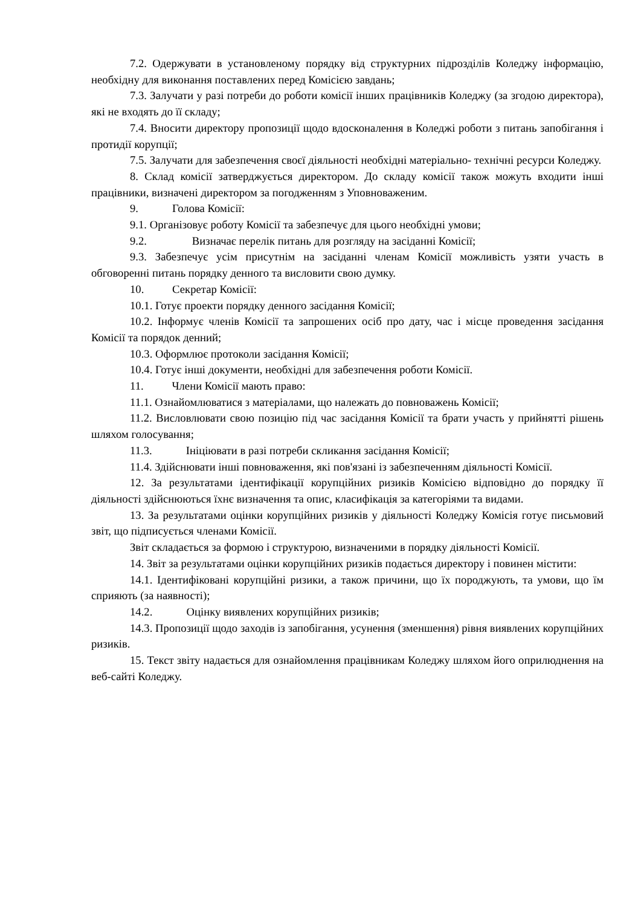7.2. Одержувати в установленому порядку від структурних підрозділів Коледжу інформацію, необхідну для виконання поставлених перед Комісією завдань;
7.3. Залучати у разі потреби до роботи комісії інших працівників Коледжу (за згодою директора), які не входять до її складу;
7.4. Вносити директору пропозиції щодо вдосконалення в Коледжі роботи з питань запобігання і протидії корупції;
7.5. Залучати для забезпечення своєї діяльності необхідні матеріально- технічні ресурси Коледжу.
8. Склад комісії затверджується директором. До складу комісії також можуть входити інші працівники, визначені директором за погодженням з Уповноваженим.
9. Голова Комісії:
9.1. Організовує роботу Комісії та забезпечує для цього необхідні умови;
9.2. Визначає перелік питань для розгляду на засіданні Комісії;
9.3. Забезпечує усім присутнім на засіданні членам Комісії можливість узяти участь в обговоренні питань порядку денного та висловити свою думку.
10. Секретар Комісії:
10.1. Готує проекти порядку денного засідання Комісії;
10.2. Інформує членів Комісії та запрошених осіб про дату, час і місце проведення засідання Комісії та порядок денний;
10.3. Оформлює протоколи засідання Комісії;
10.4. Готує інші документи, необхідні для забезпечення роботи Комісії.
11. Члени Комісії мають право:
11.1. Ознайомлюватися з матеріалами, що належать до повноважень Комісії;
11.2. Висловлювати свою позицію під час засідання Комісії та брати участь у прийнятті рішень шляхом голосування;
11.3. Ініціювати в разі потреби скликання засідання Комісії;
11.4. Здійснювати інші повноваження, які пов'язані із забезпеченням діяльності Комісії.
12. За результатами ідентифікації корупційних ризиків Комісією відповідно до порядку її діяльності здійснюються їхнє визначення та опис, класифікація за категоріями та видами.
13. За результатами оцінки корупційних ризиків у діяльності Коледжу Комісія готує письмовий звіт, що підписується членами Комісії.
Звіт складається за формою і структурою, визначеними в порядку діяльності Комісії.
14. Звіт за результатами оцінки корупційних ризиків подається директору і повинен містити:
14.1. Ідентифіковані корупційні ризики, а також причини, що їх породжують, та умови, що їм сприяють (за наявності);
14.2. Оцінку виявлених корупційних ризиків;
14.3. Пропозиції щодо заходів із запобігання, усунення (зменшення) рівня виявлених корупційних ризиків.
15. Текст звіту надається для ознайомлення працівникам Коледжу шляхом його оприлюднення на веб-сайті Коледжу.